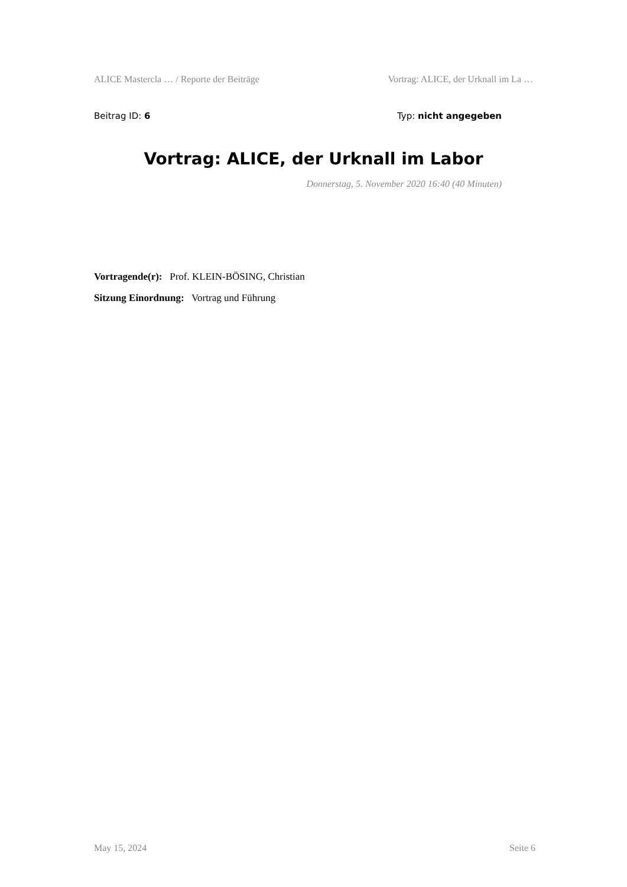ALICE Mastercla … / Reporte der Beiträge Vortrag: ALICE, der Urknall im La …
Beitrag ID: 6 Typ: nicht angegeben
Vortrag: ALICE, der Urknall im Labor
Donnerstag, 5. November 2020 16:40 (40 Minuten)
Vortragende(r): Prof. KLEIN-BÖSING, Christian
Sitzung Einordnung: Vortrag und Führung
May 15, 2024 Seite 6